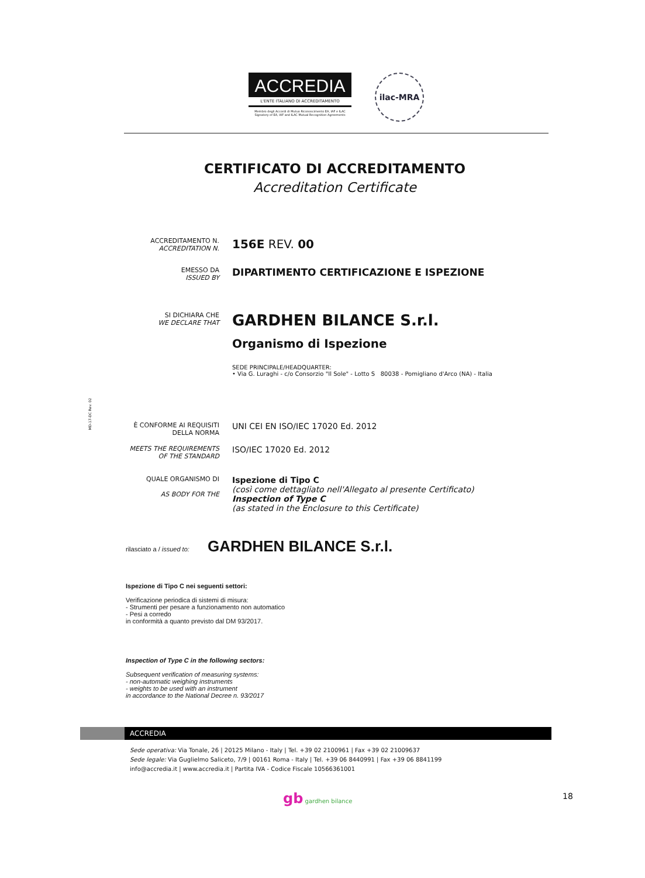ACCREDIA
L'ENTE ITALIANO DI ACCREDITAMENTO
Membro degli Accordi di Mutuo Riconoscimento EA, IAF e ILAC
Signatory of EA, IAF and ILAC Mutual Recognition Agreements
ilac-MRA
CERTIFICATO DI ACCREDITAMENTO
Accreditation Certificate
ACCREDITAMENTO N.
ACCREDITATION N.
156E REV. 00
EMESSO DA
ISSUED BY
DIPARTIMENTO CERTIFICAZIONE E ISPEZIONE
SI DICHIARA CHE
WE DECLARE THAT
GARDHEN BILANCE S.r.l.
Organismo di Ispezione
SEDE PRINCIPALE/HEADQUARTER:
• Via G. Luraghi - c/o Consorzio "Il Sole" - Lotto S 80038 - Pomigliano d'Arco (NA) - Italia
MD-17-DC Rev. 02
È CONFORME AI REQUISITI
DELLA NORMA
UNI CEI EN ISO/IEC 17020 Ed. 2012
MEETS THE REQUIREMENTS
OF THE STANDARD
ISO/IEC 17020 Ed. 2012
QUALE ORGANISMO DI
AS BODY FOR THE
Ispezione di Tipo C
(così come dettagliato nell'Allegato al presente Certificato)
Inspection of Type C
(as stated in the Enclosure to this Certificate)
rilasciato a / issued to: GARDHEN BILANCE S.r.l.
Ispezione di Tipo C nei seguenti settori:
Verificazione periodica di sistemi di misura:
- Strumenti per pesare a funzionamento non automatico
- Pesi a corredo
in conformità a quanto previsto dal DM 93/2017.
Inspection of Type C in the following sectors:
Subsequent verification of measuring systems:
- non-automatic weighing instruments
- weights to be used with an instrument
in accordance to the National Decree n. 93/2017
ACCREDIA
Sede operativa: Via Tonale, 26 | 20125 Milano - Italy | Tel. +39 02 2100961 | Fax +39 02 21009637
Sede legale: Via Guglielmo Saliceto, 7/9 | 00161 Roma - Italy | Tel. +39 06 8440991 | Fax +39 06 8841199
info@accredia.it | www.accredia.it | Partita IVA - Codice Fiscale 10566361001
gb gardhen bilance 18